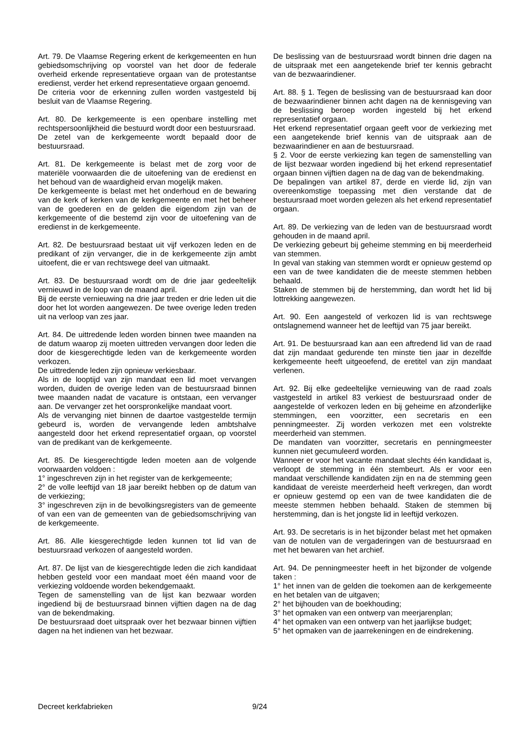Art. 79. De Vlaamse Regering erkent de kerkgemeenten en hun gebiedsomschrijving op voorstel van het door de federale overheid erkende representatieve orgaan van de protestantse eredienst, verder het erkend representatieve orgaan genoemd.
De criteria voor de erkenning zullen worden vastgesteld bij besluit van de Vlaamse Regering.
Art. 80. De kerkgemeente is een openbare instelling met rechtspersoonlijkheid die bestuurd wordt door een bestuursraad.
De zetel van de kerkgemeente wordt bepaald door de bestuursraad.
Art. 81. De kerkgemeente is belast met de zorg voor de materiële voorwaarden die de uitoefening van de eredienst en het behoud van de waardigheid ervan mogelijk maken.
De kerkgemeente is belast met het onderhoud en de bewaring van de kerk of kerken van de kerkgemeente en met het beheer van de goederen en de gelden die eigendom zijn van de kerkgemeente of die bestemd zijn voor de uitoefening van de eredienst in de kerkgemeente.
Art. 82. De bestuursraad bestaat uit vijf verkozen leden en de predikant of zijn vervanger, die in de kerkgemeente zijn ambt uitoefent, die er van rechtswege deel van uitmaakt.
Art. 83. De bestuursraad wordt om de drie jaar gedeeltelijk vernieuwd in de loop van de maand april.
Bij de eerste vernieuwing na drie jaar treden er drie leden uit die door het lot worden aangewezen. De twee overige leden treden uit na verloop van zes jaar.
Art. 84. De uittredende leden worden binnen twee maanden na de datum waarop zij moeten uittreden vervangen door leden die door de kiesgerechtigde leden van de kerkgemeente worden verkozen.
De uittredende leden zijn opnieuw verkiesbaar.
Als in de looptijd van zijn mandaat een lid moet vervangen worden, duiden de overige leden van de bestuursraad binnen twee maanden nadat de vacature is ontstaan, een vervanger aan. De vervanger zet het oorspronkelijke mandaat voort.
Als de vervanging niet binnen de daartoe vastgestelde termijn gebeurd is, worden de vervangende leden ambtshalve aangesteld door het erkend representatief orgaan, op voorstel van de predikant van de kerkgemeente.
Art. 85. De kiesgerechtigde leden moeten aan de volgende voorwaarden voldoen :
1° ingeschreven zijn in het register van de kerkgemeente;
2° de volle leeftijd van 18 jaar bereikt hebben op de datum van de verkiezing;
3° ingeschreven zijn in de bevolkingsregisters van de gemeente of van een van de gemeenten van de gebiedsomschrijving van de kerkgemeente.
Art. 86. Alle kiesgerechtigde leden kunnen tot lid van de bestuursraad verkozen of aangesteld worden.
Art. 87. De lijst van de kiesgerechtigde leden die zich kandidaat hebben gesteld voor een mandaat moet één maand voor de verkiezing voldoende worden bekendgemaakt.
Tegen de samenstelling van de lijst kan bezwaar worden ingediend bij de bestuursraad binnen vijftien dagen na de dag van de bekendmaking.
De bestuursraad doet uitspraak over het bezwaar binnen vijftien dagen na het indienen van het bezwaar.
De beslissing van de bestuursraad wordt binnen drie dagen na de uitspraak met een aangetekende brief ter kennis gebracht van de bezwaarindiener.
Art. 88. § 1. Tegen de beslissing van de bestuursraad kan door de bezwaarindiener binnen acht dagen na de kennisgeving van de beslissing beroep worden ingesteld bij het erkend representatief orgaan.
Het erkend representatief orgaan geeft voor de verkiezing met een aangetekende brief kennis van de uitspraak aan de bezwaarindiener en aan de bestuursraad.
§ 2. Voor de eerste verkiezing kan tegen de samenstelling van de lijst bezwaar worden ingediend bij het erkend representatief orgaan binnen vijftien dagen na de dag van de bekendmaking.
De bepalingen van artikel 87, derde en vierde lid, zijn van overeenkomstige toepassing met dien verstande dat de bestuursraad moet worden gelezen als het erkend representatief orgaan.
Art. 89. De verkiezing van de leden van de bestuursraad wordt gehouden in de maand april.
De verkiezing gebeurt bij geheime stemming en bij meerderheid van stemmen.
In geval van staking van stemmen wordt er opnieuw gestemd op een van de twee kandidaten die de meeste stemmen hebben behaald.
Staken de stemmen bij de herstemming, dan wordt het lid bij lottrekking aangewezen.
Art. 90. Een aangesteld of verkozen lid is van rechtswege ontslagnemend wanneer het de leeftijd van 75 jaar bereikt.
Art. 91. De bestuursraad kan aan een aftredend lid van de raad dat zijn mandaat gedurende ten minste tien jaar in dezelfde kerkgemeente heeft uitgeoefend, de eretitel van zijn mandaat verlenen.
Art. 92. Bij elke gedeeltelijke vernieuwing van de raad zoals vastgesteld in artikel 83 verkiest de bestuursraad onder de aangestelde of verkozen leden en bij geheime en afzonderlijke stemmingen, een voorzitter, een secretaris en een penningmeester. Zij worden verkozen met een volstrekte meerderheid van stemmen.
De mandaten van voorzitter, secretaris en penningmeester kunnen niet gecumuleerd worden.
Wanneer er voor het vacante mandaat slechts één kandidaat is, verloopt de stemming in één stembeurt. Als er voor een mandaat verschillende kandidaten zijn en na de stemming geen kandidaat de vereiste meerderheid heeft verkregen, dan wordt er opnieuw gestemd op een van de twee kandidaten die de meeste stemmen hebben behaald. Staken de stemmen bij herstemming, dan is het jongste lid in leeftijd verkozen.
Art. 93. De secretaris is in het bijzonder belast met het opmaken van de notulen van de vergaderingen van de bestuursraad en met het bewaren van het archief.
Art. 94. De penningmeester heeft in het bijzonder de volgende taken :
1° het innen van de gelden die toekomen aan de kerkgemeente en het betalen van de uitgaven;
2° het bijhouden van de boekhouding;
3° het opmaken van een ontwerp van meerjarenplan;
4° het opmaken van een ontwerp van het jaarlijkse budget;
5° het opmaken van de jaarrekeningen en de eindrekening.
Decreet kerkfabrieken 9/24